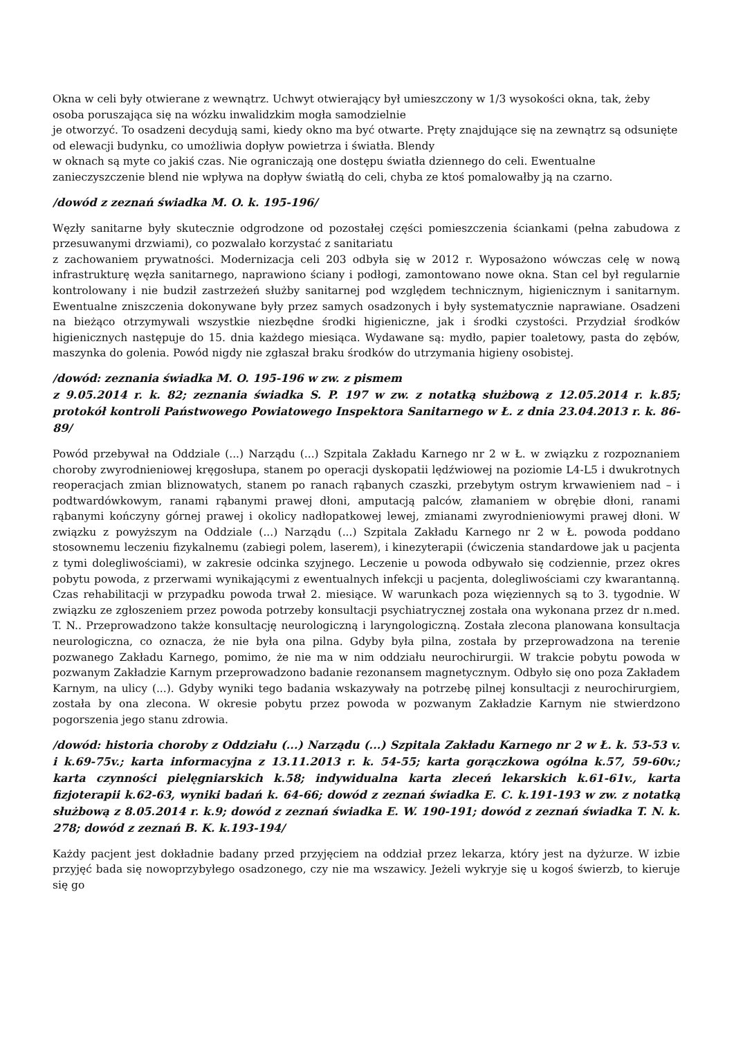Okna w celi były otwierane z wewnątrz. Uchwyt otwierający był umieszczony w 1/3 wysokości okna, tak, żeby osoba poruszająca się na wózku inwalidzkim mogła samodzielnie
je otworzyć. To osadzeni decydują sami, kiedy okno ma być otwarte. Pręty znajdujące się na zewnątrz są odsunięte od elewacji budynku, co umożliwia dopływ powietrza i światła. Blendy
w oknach są myte co jakiś czas. Nie ograniczają one dostępu światła dziennego do celi. Ewentualne zanieczyszczenie blend nie wpływa na dopływ światłą do celi, chyba ze ktoś pomalowałby ją na czarno.
/dowód z zeznań świadka M. O. k. 195-196/
Węzły sanitarne były skutecznie odgrodzone od pozostałej części pomieszczenia ściankami (pełna zabudowa z przesuwanymi drzwiami), co pozwalało korzystać z sanitariatu
z zachowaniem prywatności. Modernizacja celi 203 odbyła się w 2012 r. Wyposażono wówczas celę w nową infrastrukturę węzła sanitarnego, naprawiono ściany i podłogi, zamontowano nowe okna. Stan cel był regularnie kontrolowany i nie budził zastrzeżeń służby sanitarnej pod względem technicznym, higienicznym i sanitarnym. Ewentualne zniszczenia dokonywane były przez samych osadzonych i były systematycznie naprawiane. Osadzeni na bieżąco otrzymywali wszystkie niezbędne środki higieniczne, jak i środki czystości. Przydział środków higienicznych następuje do 15. dnia każdego miesiąca. Wydawane są: mydło, papier toaletowy, pasta do zębów, maszynka do golenia. Powód nigdy nie zgłaszał braku środków do utrzymania higieny osobistej.
/dowód: zeznania świadka M. O. 195-196 w zw. z pismem
z 9.05.2014 r. k. 82; zeznania świadka S. P. 197 w zw. z notatką służbową z 12.05.2014 r. k.85; protokół kontroli Państwowego Powiatowego Inspektora Sanitarnego w Ł. z dnia 23.04.2013 r. k. 86-89/
Powód przebywał na Oddziale (...) Narządu (...) Szpitala Zakładu Karnego nr 2 w Ł. w związku z rozpoznaniem choroby zwyrodnieniowej kręgosłupa, stanem po operacji dyskopatii lędźwiowej na poziomie L4-L5 i dwukrotnych reoperacjach zmian bliznowatych, stanem po ranach rąbanych czaszki, przebytym ostrym krwawieniem nad – i podtwardówkowym, ranami rąbanymi prawej dłoni, amputacją palców, złamaniem w obrębie dłoni, ranami rąbanymi kończyny górnej prawej i okolicy nadłopatkowej lewej, zmianami zwyrodnieniowymi prawej dłoni. W związku z powyższym na Oddziale (...) Narządu (...) Szpitala Zakładu Karnego nr 2 w Ł. powoda poddano stosownemu leczeniu fizykalnemu (zabiegi polem, laserem), i kinezyterapii (ćwiczenia standardowe jak u pacjenta z tymi dolegliwościami), w zakresie odcinka szyjnego. Leczenie u powoda odbywało się codziennie, przez okres pobytu powoda, z przerwami wynikającymi z ewentualnych infekcji u pacjenta, dolegliwościami czy kwarantanną. Czas rehabilitacji w przypadku powoda trwał 2. miesiące. W warunkach poza więziennych są to 3. tygodnie. W związku ze zgłoszeniem przez powoda potrzeby konsultacji psychiatrycznej została ona wykonana przez dr n.med. T. N.. Przeprowadzono także konsultację neurologiczną i laryngologiczną. Została zlecona planowana konsultacja neurologiczna, co oznacza, że nie była ona pilna. Gdyby była pilna, została by przeprowadzona na terenie pozwanego Zakładu Karnego, pomimo, że nie ma w nim oddziału neurochirurgii. W trakcie pobytu powoda w pozwanym Zakładzie Karnym przeprowadzono badanie rezonansem magnetycznym. Odbyło się ono poza Zakładem Karnym, na ulicy (...). Gdyby wyniki tego badania wskazywały na potrzebę pilnej konsultacji z neurochirurgiem, została by ona zlecona. W okresie pobytu przez powoda w pozwanym Zakładzie Karnym nie stwierdzono pogorszenia jego stanu zdrowia.
/dowód: historia choroby z Oddziału (...) Narządu (...) Szpitala Zakładu Karnego nr 2 w Ł. k. 53-53 v. i k.69-75v.; karta informacyjna z 13.11.2013 r. k. 54-55; karta gorączkowa ogólna k.57, 59-60v.; karta czynności pielęgniarskich k.58; indywidualna karta zleceń lekarskich k.61-61v., karta fizjoterapii k.62-63, wyniki badań k. 64-66; dowód z zeznań świadka E. C. k.191-193 w zw. z notatką służbową z 8.05.2014 r. k.9; dowód z zeznań świadka E. W. 190-191; dowód z zeznań świadka T. N. k. 278; dowód z zeznań B. K. k.193-194/
Każdy pacjent jest dokładnie badany przed przyjęciem na oddział przez lekarza, który jest na dyżurze. W izbie przyjęć bada się nowoprzybyłego osadzonego, czy nie ma wszawicy. Jeżeli wykryje się u kogoś świerzb, to kieruje się go